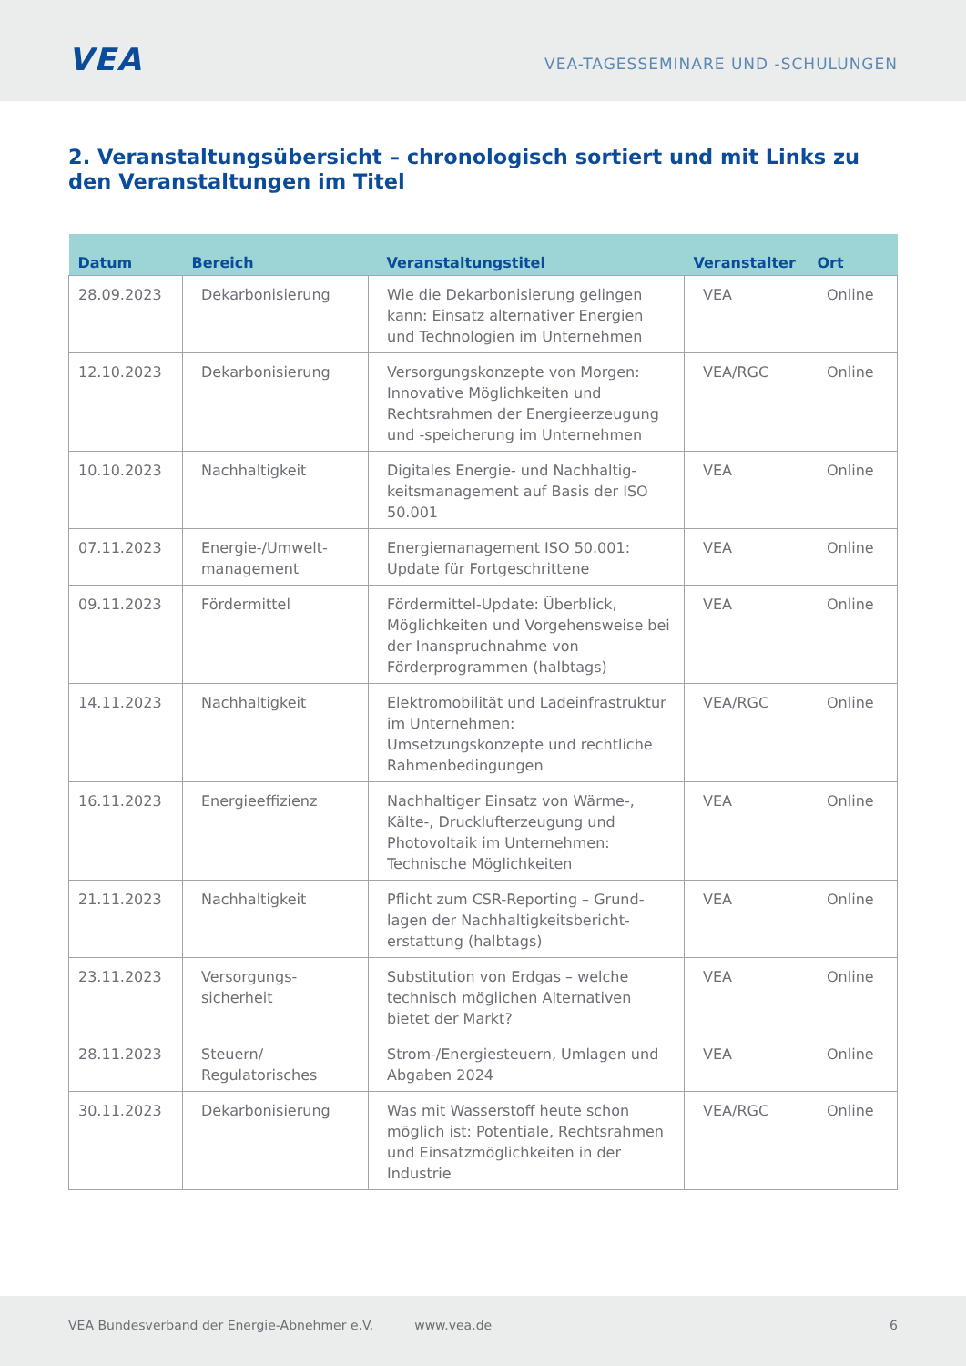VEA
VEA-TAGESSEMINARE UND -SCHULUNGEN
2. Veranstaltungsübersicht – chronologisch sortiert und mit Links zu den Veranstaltungen im Titel
| Datum | Bereich | Veranstaltungstitel | Veranstalter | Ort |
| --- | --- | --- | --- | --- |
| 28.09.2023 | Dekarbonisierung | Wie die Dekarbonisierung gelingen kann: Einsatz alternativer Energien und Technologien im Unternehmen | VEA | Online |
| 12.10.2023 | Dekarbonisierung | Versorgungskonzepte von Morgen: Innovative Möglichkeiten und Rechtsrahmen der Energieerzeugung und -speicherung im Unternehmen | VEA/RGC | Online |
| 10.10.2023 | Nachhaltigkeit | Digitales Energie- und Nachhaltig­keitsmanagement auf Basis der ISO 50.001 | VEA | Online |
| 07.11.2023 | Energie-/Umwelt-management | Energiemanagement ISO 50.001: Update für Fortgeschrittene | VEA | Online |
| 09.11.2023 | Fördermittel | Fördermittel-Update: Überblick, Möglichkeiten und Vorgehensweise bei der Inanspruchnahme von Förderprogrammen (halbtags) | VEA | Online |
| 14.11.2023 | Nachhaltigkeit | Elektromobilität und Ladeinfrastruktur im Unternehmen: Umsetzungskonzepte und rechtliche Rahmenbedingungen | VEA/RGC | Online |
| 16.11.2023 | Energieeffizienz | Nachhaltiger Einsatz von Wärme-, Kälte-, Drucklufterzeugung und Photovoltaik im Unternehmen: Technische Möglichkeiten | VEA | Online |
| 21.11.2023 | Nachhaltigkeit | Pflicht zum CSR-Reporting – Grund­lagen der Nachhaltigkeitsbericht­erstattung (halbtags) | VEA | Online |
| 23.11.2023 | Versorgungs-sicherheit | Substitution von Erdgas – welche technisch möglichen Alternativen bietet der Markt? | VEA | Online |
| 28.11.2023 | Steuern/ Regulatorisches | Strom-/Energiesteuern, Umlagen und Abgaben 2024 | VEA | Online |
| 30.11.2023 | Dekarbonisierung | Was mit Wasserstoff heute schon möglich ist: Potentiale, Rechtsrahmen und Einsatz­möglichkeiten in der Industrie | VEA/RGC | Online |
VEA Bundesverband der Energie-Abnehmer e.V. www.vea.de 6